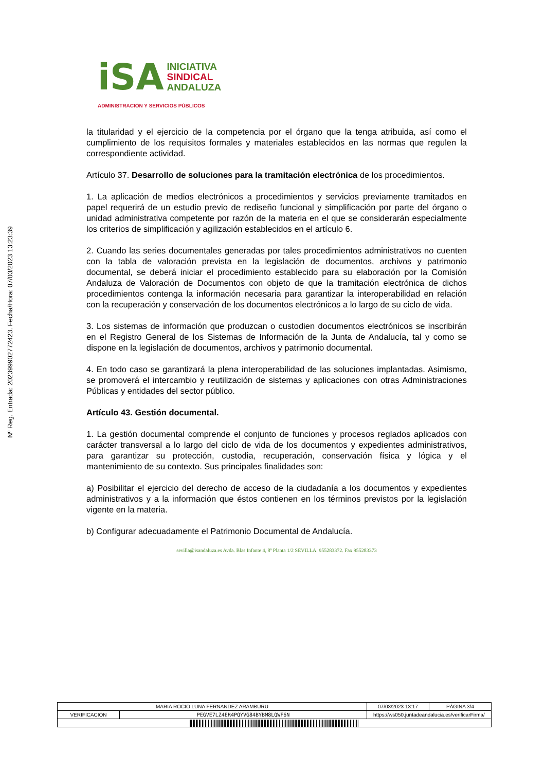Nº Reg. Entrada: 202399902772423. Fecha/Hora: 07/03/2023 13:23:39
iSA
INICIATIVA
SINDICAL
ANDALUZA
ADMINISTRACIÓN Y SERVICIOS PÚBLICOS
la titularidad y el ejercicio de la competencia por el órgano que la tenga atribuida, así como el cumplimiento de los requisitos formales y materiales establecidos en las normas que regulen la correspondiente actividad.
Artículo 37. Desarrollo de soluciones para la tramitación electrónica de los procedimientos.
1. La aplicación de medios electrónicos a procedimientos y servicios previamente tramitados en papel requerirá de un estudio previo de rediseño funcional y simplificación por parte del órgano o unidad administrativa competente por razón de la materia en el que se considerarán especialmente los criterios de simplificación y agilización establecidos en el artículo 6.
2. Cuando las series documentales generadas por tales procedimientos administrativos no cuenten con la tabla de valoración prevista en la legislación de documentos, archivos y patrimonio documental, se deberá iniciar el procedimiento establecido para su elaboración por la Comisión Andaluza de Valoración de Documentos con objeto de que la tramitación electrónica de dichos procedimientos contenga la información necesaria para garantizar la interoperabilidad en relación con la recuperación y conservación de los documentos electrónicos a lo largo de su ciclo de vida.
3. Los sistemas de información que produzcan o custodien documentos electrónicos se inscribirán en el Registro General de los Sistemas de Información de la Junta de Andalucía, tal y como se dispone en la legislación de documentos, archivos y patrimonio documental.
4. En todo caso se garantizará la plena interoperabilidad de las soluciones implantadas. Asimismo, se promoverá el intercambio y reutilización de sistemas y aplicaciones con otras Administraciones Públicas y entidades del sector público.
Artículo 43. Gestión documental.
1. La gestión documental comprende el conjunto de funciones y procesos reglados aplicados con carácter transversal a lo largo del ciclo de vida de los documentos y expedientes administrativos, para garantizar su protección, custodia, recuperación, conservación física y lógica y el mantenimiento de su contexto. Sus principales finalidades son:
a) Posibilitar el ejercicio del derecho de acceso de la ciudadanía a los documentos y expedientes administrativos y a la información que éstos contienen en los términos previstos por la legislación vigente en la materia.
b) Configurar adecuadamente el Patrimonio Documental de Andalucía.
sevilla@isandaluza.es Avda. Blas Infante 4, 8ª Planta 1/2 SEVILLA. 955283372. Fax 955283373
| MARIA ROCIO LUNA FERNANDEZ ARAMBURU | | | 07/03/2023 13:17 | PÁGINA 3/4 |
| VERIFICACIÓN | PEGVE7LZ4ER4PQYVG84BYBM8LQWF6N | https://ws050.juntadeandalucia.es/verificarFirma/ | | |